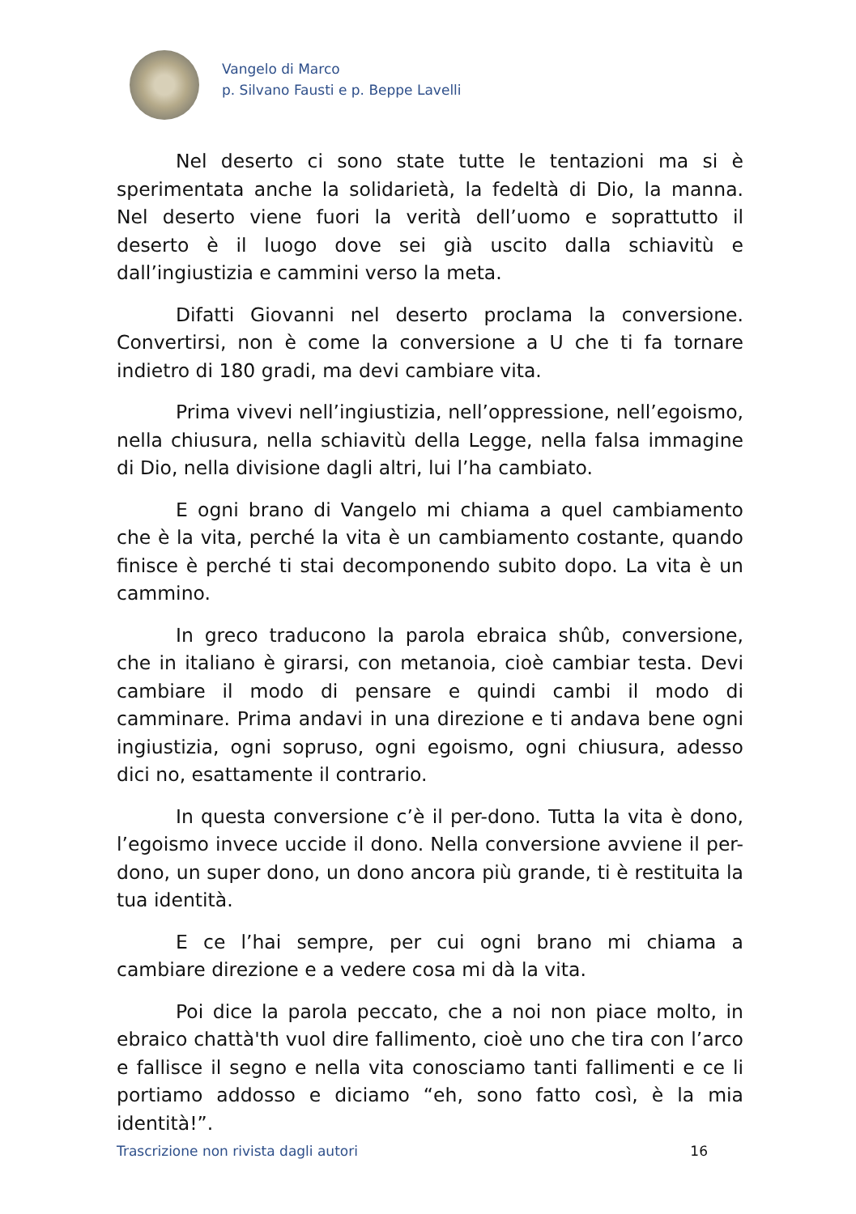Vangelo di Marco
p. Silvano Fausti e p. Beppe Lavelli
Nel deserto ci sono state tutte le tentazioni ma si è sperimentata anche la solidarietà, la fedeltà di Dio, la manna. Nel deserto viene fuori la verità dell’uomo e soprattutto il deserto è il luogo dove sei già uscito dalla schiavitù e dall’ingiustizia e cammini verso la meta.
Difatti Giovanni nel deserto proclama la conversione. Convertirsi, non è come la conversione a U che ti fa tornare indietro di 180 gradi, ma devi cambiare vita.
Prima vivevi nell’ingiustizia, nell’oppressione, nell’egoismo, nella chiusura, nella schiavitù della Legge, nella falsa immagine di Dio, nella divisione dagli altri, lui l’ha cambiato.
E ogni brano di Vangelo mi chiama a quel cambiamento che è la vita, perché la vita è un cambiamento costante, quando finisce è perché ti stai decomponendo subito dopo. La vita è un cammino.
In greco traducono la parola ebraica shûb, conversione, che in italiano è girarsi, con metanoia, cioè cambiar testa. Devi cambiare il modo di pensare e quindi cambi il modo di camminare. Prima andavi in una direzione e ti andava bene ogni ingiustizia, ogni sopruso, ogni egoismo, ogni chiusura, adesso dici no, esattamente il contrario.
In questa conversione c’è il per-dono. Tutta la vita è dono, l’egoismo invece uccide il dono. Nella conversione avviene il per-dono, un super dono, un dono ancora più grande, ti è restituita la tua identità.
E ce l’hai sempre, per cui ogni brano mi chiama a cambiare direzione e a vedere cosa mi dà la vita.
Poi dice la parola peccato, che a noi non piace molto, in ebraico chattà'th vuol dire fallimento, cioè uno che tira con l’arco e fallisce il segno e nella vita conosciamo tanti fallimenti e ce li portiamo addosso e diciamo “eh, sono fatto così, è la mia identità!”.
Trascrizione non rivista dagli autori 16